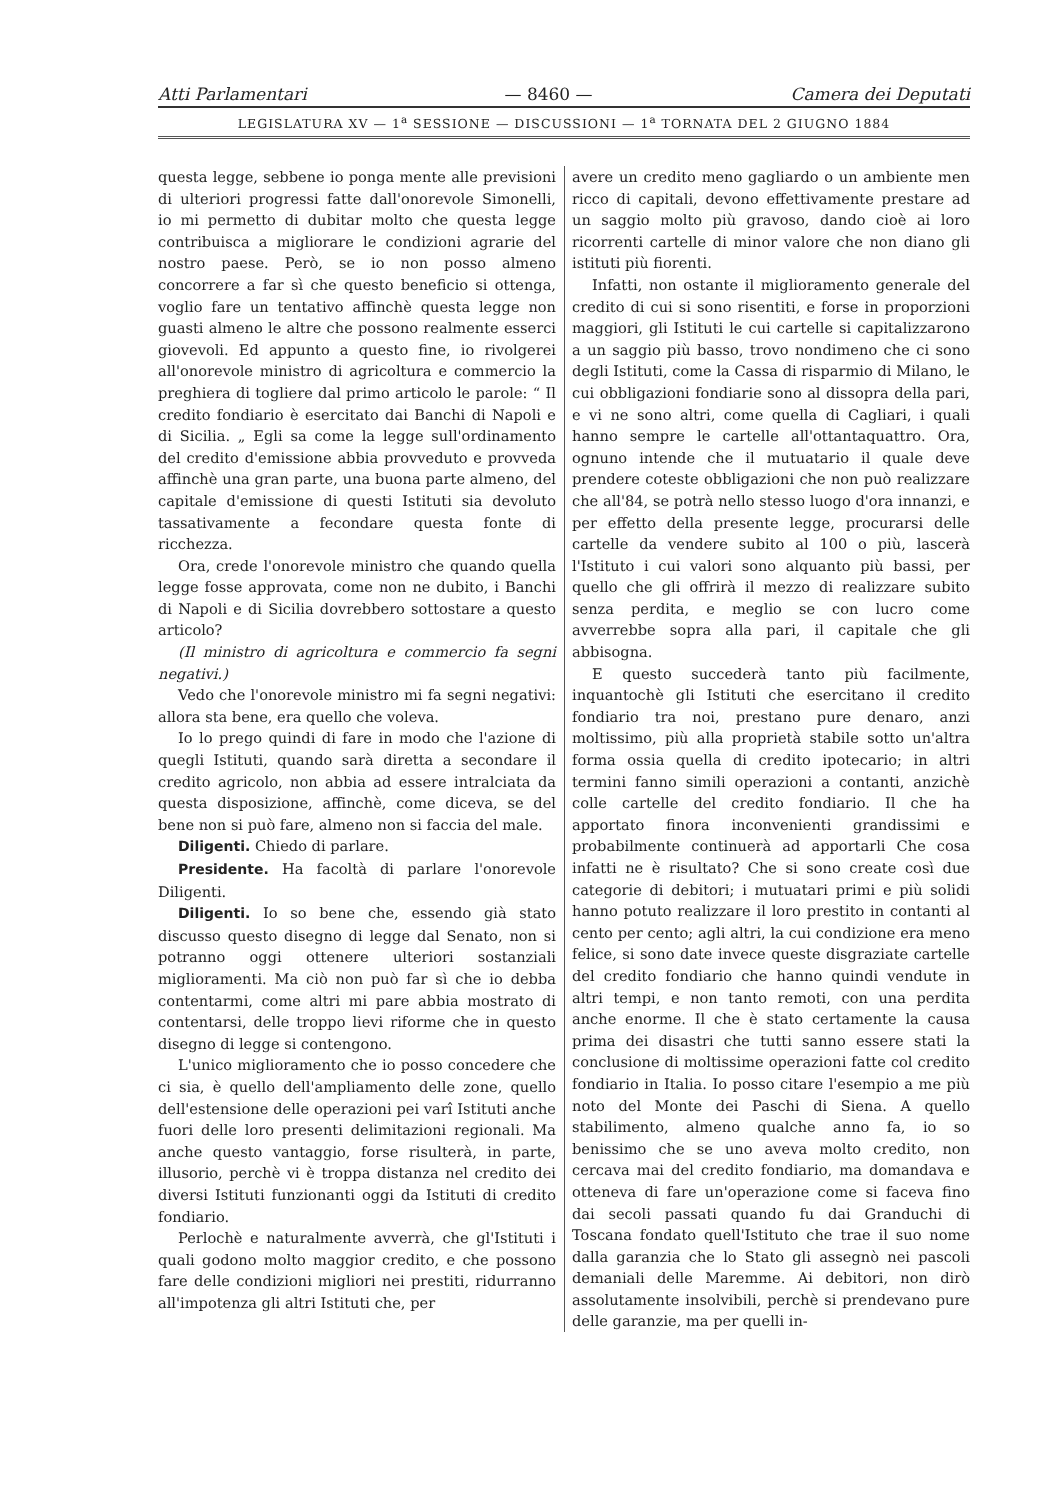Atti Parlamentari — 8460 — Camera dei Deputati
LEGISLATURA XV — 1<sup>a</sup> SESSIONE — DISCUSSIONI — 1<sup>a</sup> TORNATA DEL 2 GIUGNO 1884
questa legge, sebbene io ponga mente alle previsioni di ulteriori progressi fatte dall'onorevole Simonelli, io mi permetto di dubitar molto che questa legge contribuisca a migliorare le condizioni agrarie del nostro paese. Però, se io non posso almeno concorrere a far sì che questo beneficio si ottenga, voglio fare un tentativo affinchè questa legge non guasti almeno le altre che possono realmente esserci giovevoli. Ed appunto a questo fine, io rivolgerei all'onorevole ministro di agricoltura e commercio la preghiera di togliere dal primo articolo le parole: “ Il credito fondiario è esercitato dai Banchi di Napoli e di Sicilia. „ Egli sa come la legge sull'ordinamento del credito d'emissione abbia provveduto e provveda affinchè una gran parte, una buona parte almeno, del capitale d'emissione di questi Istituti sia devoluto tassativamente a fecondare questa fonte di ricchezza.
Ora, crede l'onorevole ministro che quando quella legge fosse approvata, come non ne dubito, i Banchi di Napoli e di Sicilia dovrebbero sottostare a questo articolo?
(Il ministro di agricoltura e commercio fa segni negativi.)
Vedo che l'onorevole ministro mi fa segni negativi: allora sta bene, era quello che voleva.
Io lo prego quindi di fare in modo che l'azione di quegli Istituti, quando sarà diretta a secondare il credito agricolo, non abbia ad essere intralciata da questa disposizione, affinchè, come diceva, se del bene non si può fare, almeno non si faccia del male.
Diligenti. Chiedo di parlare.
Presidente. Ha facoltà di parlare l'onorevole Diligenti.
Diligenti. Io so bene che, essendo già stato discusso questo disegno di legge dal Senato, non si potranno oggi ottenere ulteriori sostanziali miglioramenti. Ma ciò non può far sì che io debba contentarmi, come altri mi pare abbia mostrato di contentarsi, delle troppo lievi riforme che in questo disegno di legge si contengono.
L'unico miglioramento che io posso concedere che ci sia, è quello dell'ampliamento delle zone, quello dell'estensione delle operazioni pei varî Istituti anche fuori delle loro presenti delimitazioni regionali. Ma anche questo vantaggio, forse risulterà, in parte, illusorio, perchè vi è troppa distanza nel credito dei diversi Istituti funzionanti oggi da Istituti di credito fondiario.
Perlochè e naturalmente avverrà, che gl'Istituti i quali godono molto maggior credito, e che possono fare delle condizioni migliori nei prestiti, ridurranno all'impotenza gli altri Istituti che, per
avere un credito meno gagliardo o un ambiente men ricco di capitali, devono effettivamente prestare ad un saggio molto più gravoso, dando cioè ai loro ricorrenti cartelle di minor valore che non diano gli istituti più fiorenti.
Infatti, non ostante il miglioramento generale del credito di cui si sono risentiti, e forse in proporzioni maggiori, gli Istituti le cui cartelle si capitalizzarono a un saggio più basso, trovo nondimeno che ci sono degli Istituti, come la Cassa di risparmio di Milano, le cui obbligazioni fondiarie sono al dissopra della pari, e vi ne sono altri, come quella di Cagliari, i quali hanno sempre le cartelle all'ottantaquattro. Ora, ognuno intende che il mutuatario il quale deve prendere coteste obbligazioni che non può realizzare che all'84, se potrà nello stesso luogo d'ora innanzi, e per effetto della presente legge, procurarsi delle cartelle da vendere subito al 100 o più, lascerà l'Istituto i cui valori sono alquanto più bassi, per quello che gli offrirà il mezzo di realizzare subito senza perdita, e meglio se con lucro come avverrebbe sopra alla pari, il capitale che gli abbisogna.
E questo succederà tanto più facilmente, inquantochè gli Istituti che esercitano il credito fondiario tra noi, prestano pure denaro, anzi moltissimo, più alla proprietà stabile sotto un'altra forma ossia quella di credito ipotecario; in altri termini fanno simili operazioni a contanti, anzichè colle cartelle del credito fondiario. Il che ha apportato finora inconvenienti grandissimi e probabilmente continuerà ad apportarli Che cosa infatti ne è risultato? Che si sono create così due categorie di debitori; i mutuatari primi e più solidi hanno potuto realizzare il loro prestito in contanti al cento per cento; agli altri, la cui condizione era meno felice, si sono date invece queste disgraziate cartelle del credito fondiario che hanno quindi vendute in altri tempi, e non tanto remoti, con una perdita anche enorme. Il che è stato certamente la causa prima dei disastri che tutti sanno essere stati la conclusione di moltissime operazioni fatte col credito fondiario in Italia. Io posso citare l'esempio a me più noto del Monte dei Paschi di Siena. A quello stabilimento, almeno qualche anno fa, io so benissimo che se uno aveva molto credito, non cercava mai del credito fondiario, ma domandava e otteneva di fare un'operazione come si faceva fino dai secoli passati quando fu dai Granduchi di Toscana fondato quell'Istituto che trae il suo nome dalla garanzia che lo Stato gli assegnò nei pascoli demaniali delle Maremme. Ai debitori, non dirò assolutamente insolvibili, perchè si prendevano pure delle garanzie, ma per quelli in-